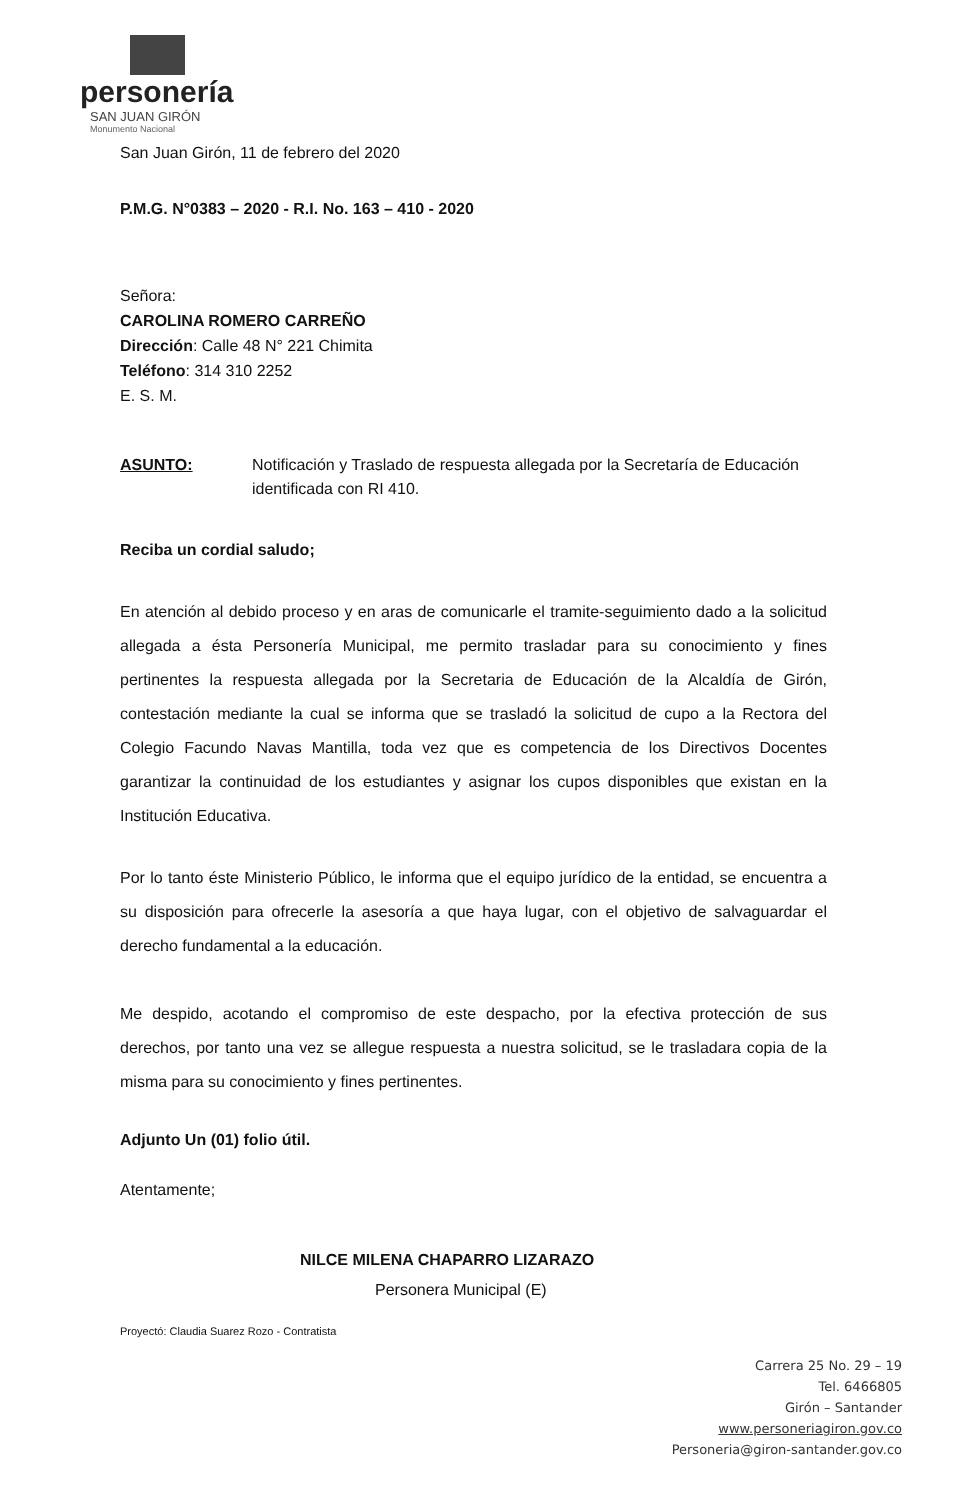personería
SAN JUAN GIRÓN
Monumento Nacional
San Juan Girón, 11 de febrero del 2020
P.M.G. N°0383 – 2020 - R.I. No. 163 – 410 - 2020
Señora:
CAROLINA ROMERO CARREÑO
Dirección: Calle 48 N° 221 Chimita
Teléfono: 314 310 2252
E. S. M.
ASUNTO: Notificación y Traslado de respuesta allegada por la Secretaría de Educación identificada con RI 410.
Reciba un cordial saludo;
En atención al debido proceso y en aras de comunicarle el tramite-seguimiento dado a la solicitud allegada a ésta Personería Municipal, me permito trasladar para su conocimiento y fines pertinentes la respuesta allegada por la Secretaria de Educación de la Alcaldía de Girón, contestación mediante la cual se informa que se trasladó la solicitud de cupo a la Rectora del Colegio Facundo Navas Mantilla, toda vez que es competencia de los Directivos Docentes garantizar la continuidad de los estudiantes y asignar los cupos disponibles que existan en la Institución Educativa.
Por lo tanto éste Ministerio Público, le informa que el equipo jurídico de la entidad, se encuentra a su disposición para ofrecerle la asesoría a que haya lugar, con el objetivo de salvaguardar el derecho fundamental a la educación.
Me despido, acotando el compromiso de este despacho, por la efectiva protección de sus derechos, por tanto una vez se allegue respuesta a nuestra solicitud, se le trasladara copia de la misma para su conocimiento y fines pertinentes.
Adjunto Un (01) folio útil.
Atentamente;
NILCE MILENA CHAPARRO LIZARAZO
Personera Municipal (E)
Proyectó: Claudia Suarez Rozo - Contratista
Carrera 25 No. 29 – 19
Tel. 6466805
Girón – Santander
www.personeriagiron.gov.co
Personeria@giron-santander.gov.co